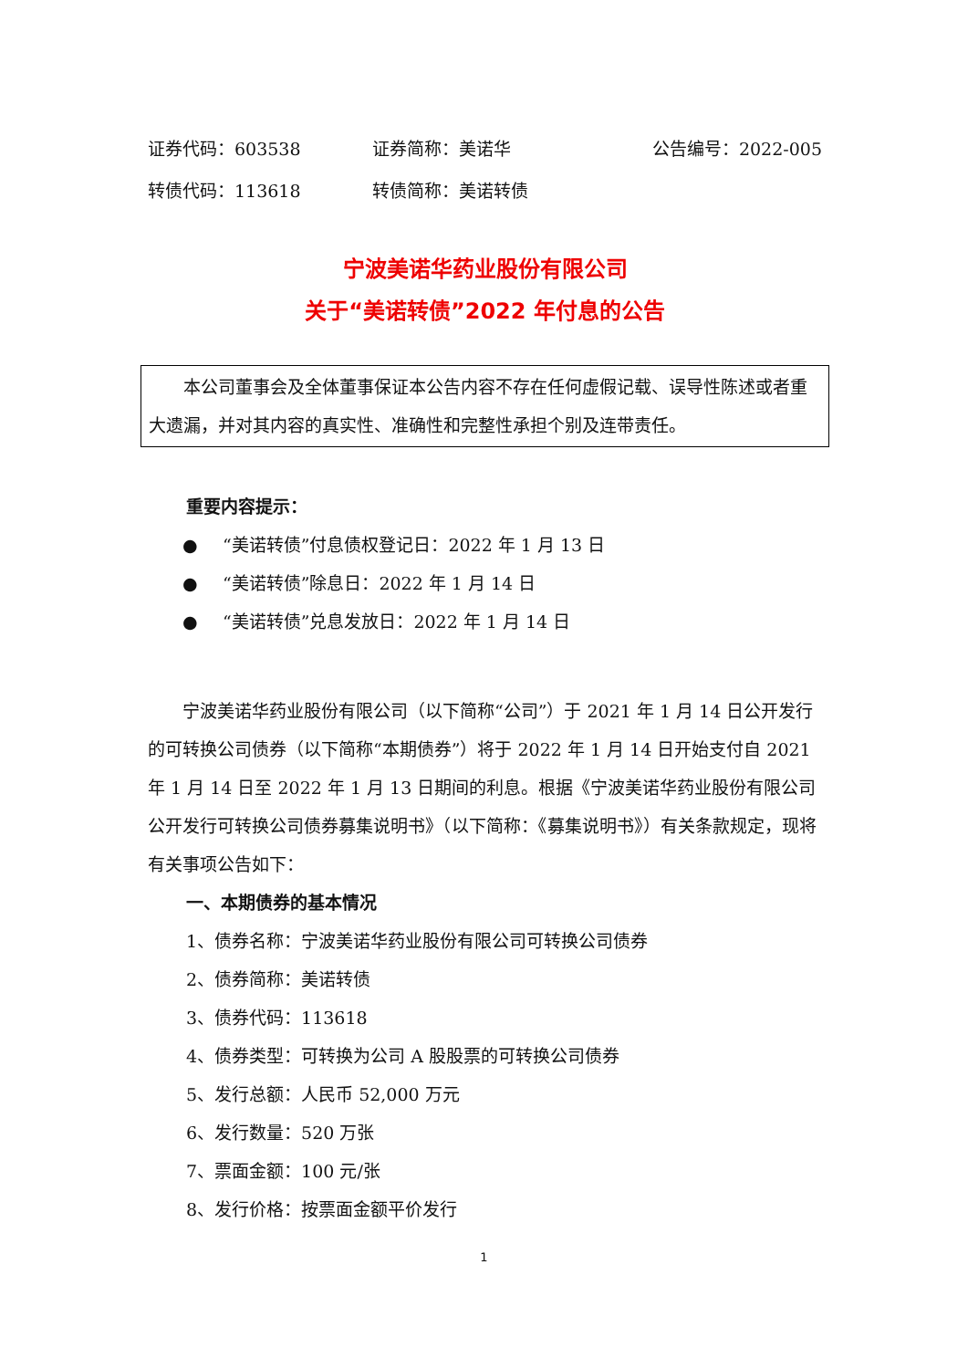证券代码：603538 证券简称：美诺华 公告编号：2022-005
转债代码：113618 转债简称：美诺转债
宁波美诺华药业股份有限公司
关于“美诺转债”2022 年付息的公告
本公司董事会及全体董事保证本公告内容不存在任何虚假记载、误导性陈述或者重大遗漏，并对其内容的真实性、准确性和完整性承担个别及连带责任。
重要内容提示：
● “美诺转债”付息债权登记日：2022 年 1 月 13 日
● “美诺转债”除息日：2022 年 1 月 14 日
● “美诺转债”兑息发放日：2022 年 1 月 14 日
宁波美诺华药业股份有限公司（以下简称“公司”）于 2021 年 1 月 14 日公开发行的可转换公司债券（以下简称“本期债券”）将于 2022 年 1 月 14 日开始支付自 2021 年 1 月 14 日至 2022 年 1 月 13 日期间的利息。根据《宁波美诺华药业股份有限公司公开发行可转换公司债券募集说明书》（以下简称：《募集说明书》）有关条款规定，现将有关事项公告如下：
一、本期债券的基本情况
1、债券名称：宁波美诺华药业股份有限公司可转换公司债券
2、债券简称：美诺转债
3、债券代码：113618
4、债券类型：可转换为公司 A 股股票的可转换公司债券
5、发行总额：人民币 52,000 万元
6、发行数量：520 万张
7、票面金额：100 元/张
8、发行价格：按票面金额平价发行
1